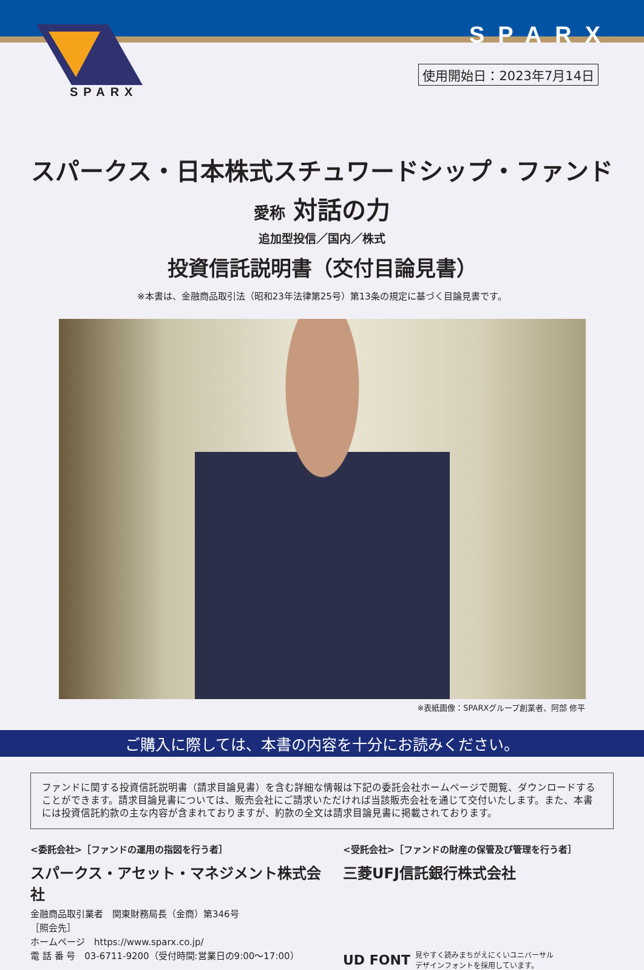SPARX
SPARX
使用開始日：2023年7月14日
スパークス・日本株式スチュワードシップ・ファンド
愛称 対話の力
追加型投信／国内／株式
投資信託説明書（交付目論見書）
※本書は、金融商品取引法（昭和23年法律第25号）第13条の規定に基づく目論見書です。
※表紙画像：SPARXグループ創業者、阿部 修平
ご購入に際しては、本書の内容を十分にお読みください。
ファンドに関する投資信託説明書（請求目論見書）を含む詳細な情報は下記の委託会社ホームページで閲覧、ダウンロードすることができます。請求目論見書については、販売会社にご請求いただければ当該販売会社を通じて交付いたします。また、本書には投資信託約款の主な内容が含まれておりますが、約款の全文は請求目論見書に掲載されております。
<委託会社>［ファンドの運用の指図を行う者］
スパークス・アセット・マネジメント株式会社
金融商品取引業者　関東財務局長（金商）第346号
［照会先］
ホームページ　https://www.sparx.co.jp/
電 話 番 号　03-6711-9200（受付時間:営業日の9:00～17:00）
<受託会社>［ファンドの財産の保管及び管理を行う者］
三菱UFJ信託銀行株式会社
UD FONT 見やすく読みまちがえにくいユニバーサル
デザインフォントを採用しています。